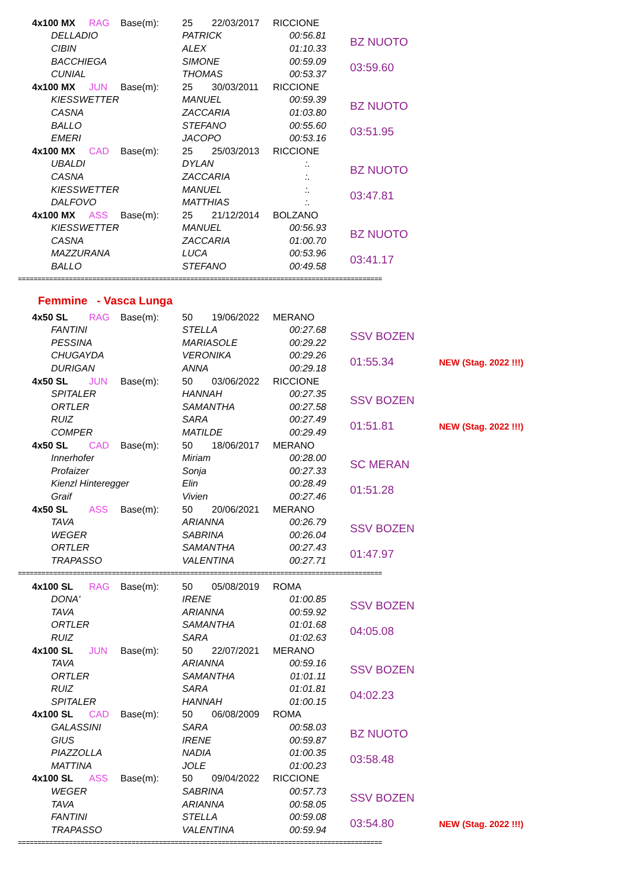| 4x100 MX | RAG | Base(m): | 25 | 22/03/2017 | RICCIONE | | | |
| DELLADIO | | | PATRICK | | 00:56.81 | | BZ NUOTO | |
| CIBIN | | | ALEX | | 01:10.33 | | | |
| BACCHIEGA | | | SIMONE | | 00:59.09 | | 03:59.60 | |
| CUNIAL | | | THOMAS | | 00:53.37 | | | |
| 4x100 MX | JUN | Base(m): | 25 | 30/03/2011 | RICCIONE | | | |
| KIESSWETTER | | | MANUEL | | 00:59.39 | | BZ NUOTO | |
| CASNA | | | ZACCARIA | | 01:03.80 | | | |
| BALLO | | | STEFANO | | 00:55.60 | | 03:51.95 | |
| EMERI | | | JACOPO | | 00:53.16 | | | |
| 4x100 MX | CAD | Base(m): | 25 | 25/03/2013 | RICCIONE | | | |
| UBALDI | | | DYLAN | | :. | | BZ NUOTO | |
| CASNA | | | ZACCARIA | | :. | | | |
| KIESSWETTER | | | MANUEL | | :. | | 03:47.81 | |
| DALFOVO | | | MATTHIAS | | :. | | | |
| 4x100 MX | ASS | Base(m): | 25 | 21/12/2014 | BOLZANO | | | |
| KIESSWETTER | | | MANUEL | | 00:56.93 | | BZ NUOTO | |
| CASNA | | | ZACCARIA | | 01:00.70 | | | |
| MAZZURANA | | | LUCA | | 00:53.96 | | 03:41.17 | |
| BALLO | | | STEFANO | | 00:49.58 | | | |
| ============================================================================================= | | | | | | | | |
Femmine - Vasca Lunga
| 4x50 SL | RAG | Base(m): | 50 | 19/06/2022 | MERANO | | | |
| FANTINI | | | STELLA | | 00:27.68 | | SSV BOZEN | |
| PESSINA | | | MARIASOLE | | 00:29.22 | | | |
| CHUGAYDA | | | VERONIKA | | 00:29.26 | | 01:55.34 | NEW (Stag. 2022 !!!) |
| DURIGAN | | | ANNA | | 00:29.18 | | | |
| 4x50 SL | JUN | Base(m): | 50 | 03/06/2022 | RICCIONE | | | |
| SPITALER | | | HANNAH | | 00:27.35 | | SSV BOZEN | |
| ORTLER | | | SAMANTHA | | 00:27.58 | | | |
| RUIZ | | | SARA | | 00:27.49 | | 01:51.81 | NEW (Stag. 2022 !!!) |
| COMPER | | | MATILDE | | 00:29.49 | | | |
| 4x50 SL | CAD | Base(m): | 50 | 18/06/2017 | MERANO | | | |
| Innerhofer | | | Miriam | | 00:28.00 | | SC MERAN | |
| Profaizer | | | Sonja | | 00:27.33 | | | |
| Kienzl Hinteregger | | | Elin | | 00:28.49 | | 01:51.28 | |
| Graif | | | Vivien | | 00:27.46 | | | |
| 4x50 SL | ASS | Base(m): | 50 | 20/06/2021 | MERANO | | | |
| TAVA | | | ARIANNA | | 00:26.79 | | SSV BOZEN | |
| WEGER | | | SABRINA | | 00:26.04 | | | |
| ORTLER | | | SAMANTHA | | 00:27.43 | | 01:47.97 | |
| TRAPASSO | | | VALENTINA | | 00:27.71 | | | |
| ============================================================================================= | | | | | | | | |
| 4x100 SL | RAG | Base(m): | 50 | 05/08/2019 | ROMA | | | |
| DONA' | | | IRENE | | 01:00.85 | | SSV BOZEN | |
| TAVA | | | ARIANNA | | 00:59.92 | | | |
| ORTLER | | | SAMANTHA | | 01:01.68 | | 04:05.08 | |
| RUIZ | | | SARA | | 01:02.63 | | | |
| 4x100 SL | JUN | Base(m): | 50 | 22/07/2021 | MERANO | | | |
| TAVA | | | ARIANNA | | 00:59.16 | | SSV BOZEN | |
| ORTLER | | | SAMANTHA | | 01:01.11 | | | |
| RUIZ | | | SARA | | 01:01.81 | | 04:02.23 | |
| SPITALER | | | HANNAH | | 01:00.15 | | | |
| 4x100 SL | CAD | Base(m): | 50 | 06/08/2009 | ROMA | | | |
| GALASSINI | | | SARA | | 00:58.03 | | BZ NUOTO | |
| GIUS | | | IRENE | | 00:59.87 | | | |
| PIAZZOLLA | | | NADIA | | 01:00.35 | | 03:58.48 | |
| MATTINA | | | JOLE | | 01:00.23 | | | |
| 4x100 SL | ASS | Base(m): | 50 | 09/04/2022 | RICCIONE | | | |
| WEGER | | | SABRINA | | 00:57.73 | | SSV BOZEN | |
| TAVA | | | ARIANNA | | 00:58.05 | | | |
| FANTINI | | | STELLA | | 00:59.08 | | 03:54.80 | NEW (Stag. 2022 !!!) |
| TRAPASSO | | | VALENTINA | | 00:59.94 | | | |
| ============================================================================================= | | | | | | | | |